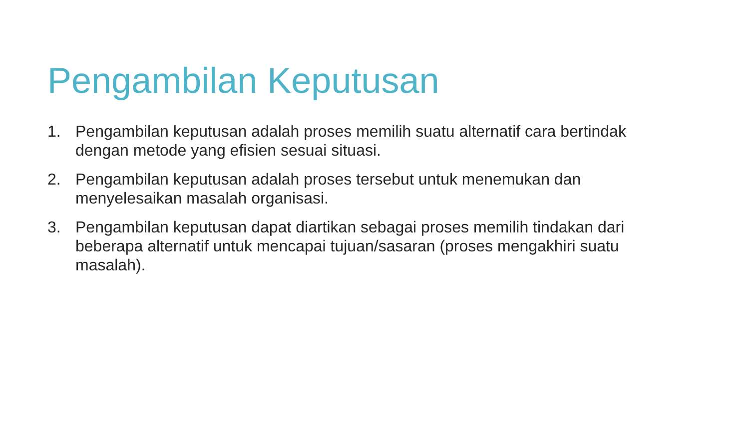Pengambilan Keputusan
1. Pengambilan keputusan adalah proses memilih suatu alternatif cara bertindak dengan metode yang efisien sesuai situasi.
2. Pengambilan keputusan adalah proses tersebut untuk menemukan dan menyelesaikan masalah organisasi.
3. Pengambilan keputusan dapat diartikan sebagai proses memilih tindakan dari beberapa alternatif untuk mencapai tujuan/sasaran (proses mengakhiri suatu masalah).